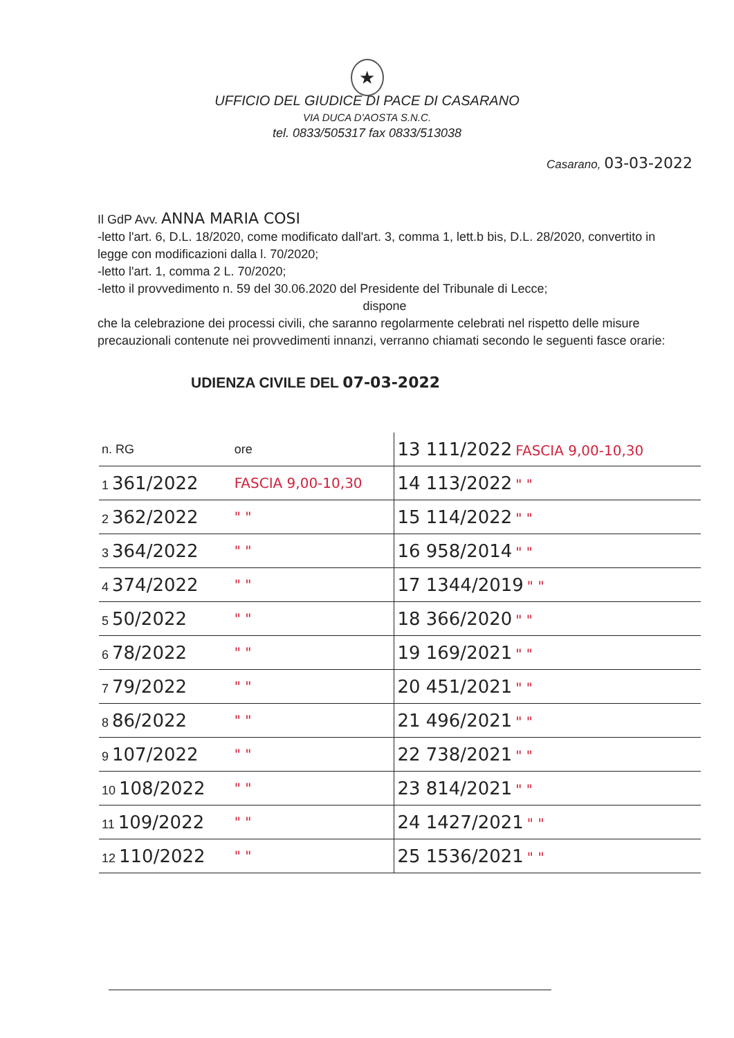★
UFFICIO DEL GIUDICE DI PACE DI CASARANO
VIA DUCA D'AOSTA S.N.C.
tel. 0833/505317 fax 0833/513038
Casarano, 03-03-2022
Il GdP Avv. ANNA MARIA COSI
-letto l'art. 6, D.L. 18/2020, come modificato dall'art. 3, comma 1, lett.b bis, D.L. 28/2020, convertito in legge con modificazioni dalla l. 70/2020;
-letto l'art. 1, comma 2 L. 70/2020;
-letto il provvedimento n. 59 del 30.06.2020 del Presidente del Tribunale di Lecce;
dispone
che la celebrazione dei processi civili, che saranno regolarmente celebrati nel rispetto delle misure precauzionali contenute nei provvedimenti innanzi, verranno chiamati secondo le seguenti fasce orarie:
UDIENZA CIVILE DEL 07-03-2022
| n. RG | ore | 13 111/2022 FASCIA 9,00-10,30 |
| 1 361/2022 | FASCIA 9,00-10,30 | 14 113/2022 " " |
| 2 362/2022 | " " | 15 114/2022 " " |
| 3 364/2022 | " " | 16 958/2014 " " |
| 4 374/2022 | " " | 17 1344/2019 " " |
| 5 50/2022 | " " | 18 366/2020 " " |
| 6 78/2022 | " " | 19 169/2021 " " |
| 7 79/2022 | " " | 20 451/2021 " " |
| 8 86/2022 | " " | 21 496/2021 " " |
| 9 107/2022 | " " | 22 738/2021 " " |
| 10 108/2022 | " " | 23 814/2021 " " |
| 11 109/2022 | " " | 24 1427/2021 " " |
| 12 110/2022 | " " | 25 1536/2021 " " |